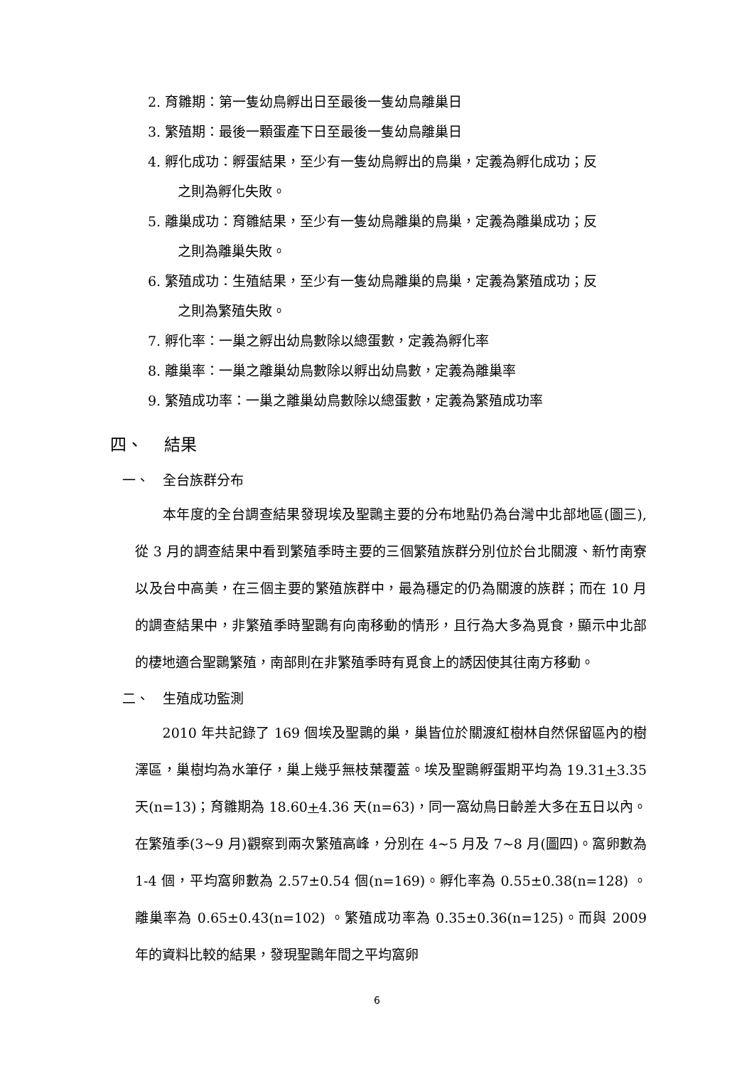2. 育雛期：第一隻幼鳥孵出日至最後一隻幼鳥離巢日
3. 繁殖期：最後一顆蛋產下日至最後一隻幼鳥離巢日
4. 孵化成功：孵蛋結果，至少有一隻幼鳥孵出的鳥巢，定義為孵化成功；反
之則為孵化失敗。
5. 離巢成功：育雛結果，至少有一隻幼鳥離巢的鳥巢，定義為離巢成功；反
之則為離巢失敗。
6. 繁殖成功：生殖結果，至少有一隻幼鳥離巢的鳥巢，定義為繁殖成功；反
之則為繁殖失敗。
7. 孵化率：一巢之孵出幼鳥數除以總蛋數，定義為孵化率
8. 離巢率：一巢之離巢幼鳥數除以孵出幼鳥數，定義為離巢率
9. 繁殖成功率：一巢之離巢幼鳥數除以總蛋數，定義為繁殖成功率
四、　 結果
一、　全台族群分布
　　本年度的全台調查結果發現埃及聖䴉主要的分布地點仍為台灣中北部地區(圖三),從 3 月的調查結果中看到繁殖季時主要的三個繁殖族群分別位於台北關渡、新竹南寮以及台中高美，在三個主要的繁殖族群中，最為穩定的仍為關渡的族群；而在 10 月的調查結果中，非繁殖季時聖䴉有向南移動的情形，且行為大多為覓食，顯示中北部的棲地適合聖䴉繁殖，南部則在非繁殖季時有覓食上的誘因使其往南方移動。
二、　生殖成功監測
　　2010 年共記錄了 169 個埃及聖䴉的巢，巢皆位於關渡紅樹林自然保留區內的樹澤區，巢樹均為水筆仔，巢上幾乎無枝葉覆蓋。埃及聖䴉孵蛋期平均為 19.31+3.35 天(n=13)；育雛期為 18.60+4.36 天(n=63)，同一窩幼鳥日齡差大多在五日以內。在繁殖季(3~9 月)觀察到兩次繁殖高峰，分別在 4~5 月及 7~8 月(圖四)。窩卵數為 1-4 個，平均窩卵數為 2.57±0.54 個(n=169)。孵化率為 0.55±0.38(n=128) 。離巢率為 0.65±0.43(n=102) 。繁殖成功率為 0.35±0.36(n=125)。而與 2009 年的資料比較的結果，發現聖䴉年間之平均窩卵
6